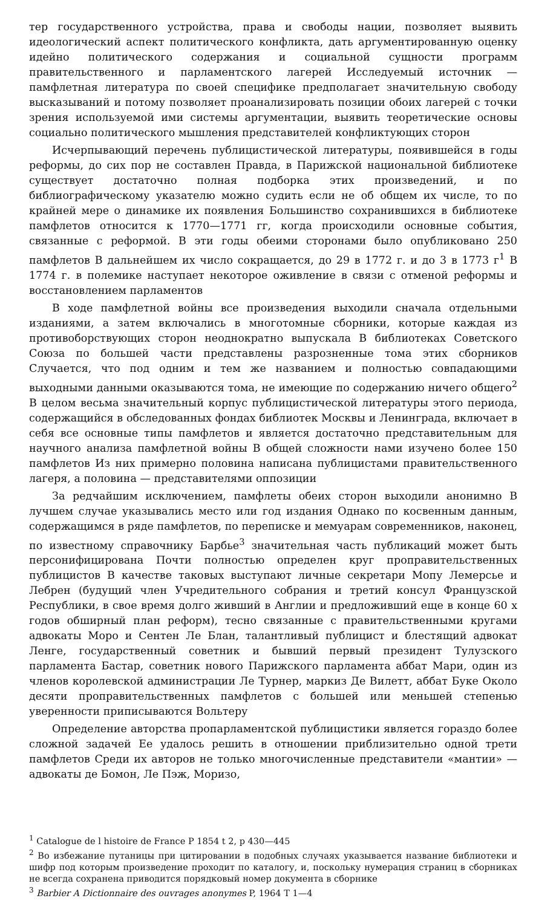тер государственного устройства, права и свободы нации, позволяет выявить идеологический аспект политического конфликта, дать аргументированную оценку идейно политического содержания и социальной сущности программ правительственного и парламентского лагерей Исследуемый источник — памфлетная литература по своей специфике предполагает значительную свободу высказываний и потому позволяет проанализировать позиции обоих лагерей с точки зрения используемой ими системы аргументации, выявить теоретические основы социально политического мышления представителей конфликтующих сторон
Исчерпывающий перечень публицистической литературы, появившейся в годы реформы, до сих пор не составлен Правда, в Парижской национальной библиотеке существует достаточно полная подборка этих произведений, и по библиографическому указателю можно судить если не об общем их числе, то по крайней мере о динамике их появления Большинство сохранившихся в библиотеке памфлетов относится к 1770—1771 гг, когда происходили основные события, связанные с реформой. В эти годы обеими сторонами было опубликовано 250 памфлетов В дальнейшем их число сокращается, до 29 в 1772 г. и до 3 в 1773 г<sup>1</sup> В 1774 г. в полемике наступает некоторое оживление в связи с отменой реформы и восстановлением парламентов
В ходе памфлетной войны все произведения выходили сначала отдельными изданиями, а затем включались в многотомные сборники, которые каждая из противоборствующих сторон неоднократно выпускала В библиотеках Советского Союза по большей части представлены разрозненные тома этих сборников Случается, что под одним и тем же названием и полностью совпадающими выходными данными оказываются тома, не имеющие по содержанию ничего общего<sup>2</sup> В целом весьма значительный корпус публицистической литературы этого периода, содержащийся в обследованных фондах библиотек Москвы и Ленинграда, включает в себя все основные типы памфлетов и является достаточно представительным для научного анализа памфлетной войны В общей сложности нами изучено более 150 памфлетов Из них примерно половина написана публицистами правительственного лагеря, а половина — представителями оппозиции
За редчайшим исключением, памфлеты обеих сторон выходили анонимно В лучшем случае указывались место или год издания Однако по косвенным данным, содержащимся в ряде памфлетов, по переписке и мемуарам современников, наконец, по известному справочнику Барбье<sup>3</sup> значительная часть публикаций может быть персонифицирована Почти полностью определен круг проправительственных публицистов В качестве таковых выступают личные секретари Мопу Лемерсье и Лебрен (будущий член Учредительного собрания и третий консул Французской Республики, в свое время долго живший в Англии и предложивший еще в конце 60 х годов обширный план реформ), тесно связанные с правительственными кругами адвокаты Моро и Сентен Ле Блан, талантливый публицист и блестящий адвокат Ленге, государственный советник и бывший первый президент Тулузского парламента Бастар, советник нового Парижского парламента аббат Мари, один из членов королевской администрации Ле Турнер, маркиз Де Вилетт, аббат Буке Около десяти проправительственных памфлетов с большей или меньшей степенью уверенности приписываются Вольтеру
Определение авторства пропарламентской публицистики является гораздо более сложной задачей Ее удалось решить в отношении приблизительно одной трети памфлетов Среди их авторов не только многочисленные представители «мантии» — адвокаты де Бомон, Ле Пэж, Моризо,
<sup>1</sup> Catalogue de l histoire de France P 1854 t 2, p 430—445
<sup>2</sup> Во избежание путаницы при цитировании в подобных случаях указывается название библиотеки и шифр под которым произведение проходит по каталогу, и, поскольку нумерация страниц в сборниках не всегда сохранена приводится порядковый номер документа в сборнике
<sup>3</sup> Barbier A Dictionnaire des ouvrages anonymes P, 1964 T 1—4